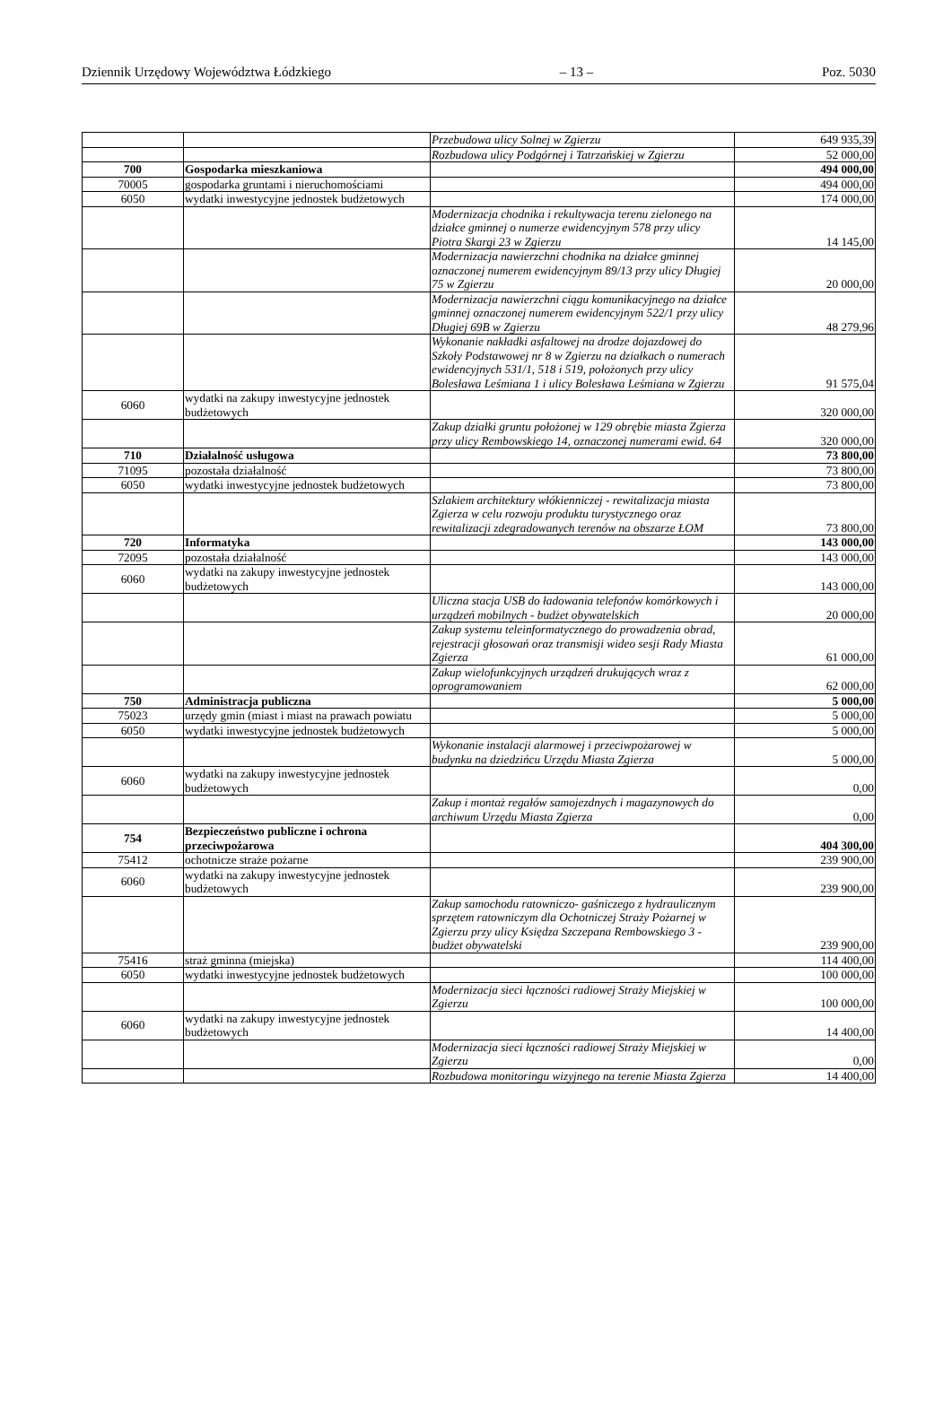Dziennik Urzędowy Województwa Łódzkiego – 13 – Poz. 5030
| | | Przebudowa ulicy Solnej w Zgierzu | 649 935,39 |
| | | Rozbudowa ulicy Podgórnej i Tatrzańskiej w Zgierzu | 52 000,00 |
| 700 | Gospodarka mieszkaniowa | | 494 000,00 |
| 70005 | gospodarka gruntami i nieruchomościami | | 494 000,00 |
| 6050 | wydatki inwestycyjne jednostek budżetowych | | 174 000,00 |
| | | Modernizacja chodnika i rekultywacja terenu zielonego na działce gminnej o numerze ewidencyjnym 578 przy ulicy Piotra Skargi 23 w Zgierzu | 14 145,00 |
| | | Modernizacja nawierzchni chodnika na działce gminnej oznaczonej numerem ewidencyjnym 89/13 przy ulicy Długiej 75 w Zgierzu | 20 000,00 |
| | | Modernizacja nawierzchni ciągu komunikacyjnego na działce gminnej oznaczonej numerem ewidencyjnym 522/1 przy ulicy Długiej 69B w Zgierzu | 48 279,96 |
| | | Wykonanie nakładki asfaltowej na drodze dojazdowej do Szkoły Podstawowej nr 8 w Zgierzu na działkach o numerach ewidencyjnych 531/1, 518 i 519, położonych przy ulicy Bolesława Leśmiana 1 i ulicy Bolesława Leśmiana w Zgierzu | 91 575,04 |
| 6060 | wydatki na zakupy inwestycyjne jednostek budżetowych | | 320 000,00 |
| | | Zakup działki gruntu położonej w 129 obrębie miasta Zgierza przy ulicy Rembowskiego 14, oznaczonej numerami ewid. 64 | 320 000,00 |
| 710 | Działalność usługowa | | 73 800,00 |
| 71095 | pozostała działalność | | 73 800,00 |
| 6050 | wydatki inwestycyjne jednostek budżetowych | | 73 800,00 |
| | | Szlakiem architektury włókienniczej - rewitalizacja miasta Zgierza w celu rozwoju produktu turystycznego oraz rewitalizacji zdegradowanych terenów na obszarze ŁOM | 73 800,00 |
| 720 | Informatyka | | 143 000,00 |
| 72095 | pozostała działalność | | 143 000,00 |
| 6060 | wydatki na zakupy inwestycyjne jednostek budżetowych | | 143 000,00 |
| | | Uliczna stacja USB do ładowania telefonów komórkowych i urządzeń mobilnych - budżet obywatelskich | 20 000,00 |
| | | Zakup systemu teleinformatycznego do prowadzenia obrad, rejestracji głosowań oraz transmisji wideo sesji Rady Miasta Zgierza | 61 000,00 |
| | | Zakup wielofunkcyjnych urządzeń drukujących wraz z oprogramowaniem | 62 000,00 |
| 750 | Administracja publiczna | | 5 000,00 |
| 75023 | urzędy gmin (miast i miast na prawach powiatu | | 5 000,00 |
| 6050 | wydatki inwestycyjne jednostek budżetowych | | 5 000,00 |
| | | Wykonanie instalacji alarmowej i przeciwpożarowej w budynku na dziedzińcu Urzędu Miasta Zgierza | 5 000,00 |
| 6060 | wydatki na zakupy inwestycyjne jednostek budżetowych | | 0,00 |
| | | Zakup i montaż regałów samojezdnych i magazynowych do archiwum Urzędu Miasta Zgierza | 0,00 |
| 754 | Bezpieczeństwo publiczne i ochrona przeciwpożarowa | | 404 300,00 |
| 75412 | ochotnicze straże pożarne | | 239 900,00 |
| 6060 | wydatki na zakupy inwestycyjne jednostek budżetowych | | 239 900,00 |
| | | Zakup samochodu ratowniczo- gaśniczego z hydraulicznym sprzętem ratowniczym dla Ochotniczej Straży Pożarnej w Zgierzu przy ulicy Księdza Szczepana Rembowskiego 3 - budżet obywatelski | 239 900,00 |
| 75416 | straż gminna (miejska) | | 114 400,00 |
| 6050 | wydatki inwestycyjne jednostek budżetowych | | 100 000,00 |
| | | Modernizacja sieci łączności radiowej Straży Miejskiej w Zgierzu | 100 000,00 |
| 6060 | wydatki na zakupy inwestycyjne jednostek budżetowych | | 14 400,00 |
| | | Modernizacja sieci łączności radiowej Straży Miejskiej w Zgierzu | 0,00 |
| | | Rozbudowa monitoringu wizyjnego na terenie Miasta Zgierza | 14 400,00 |